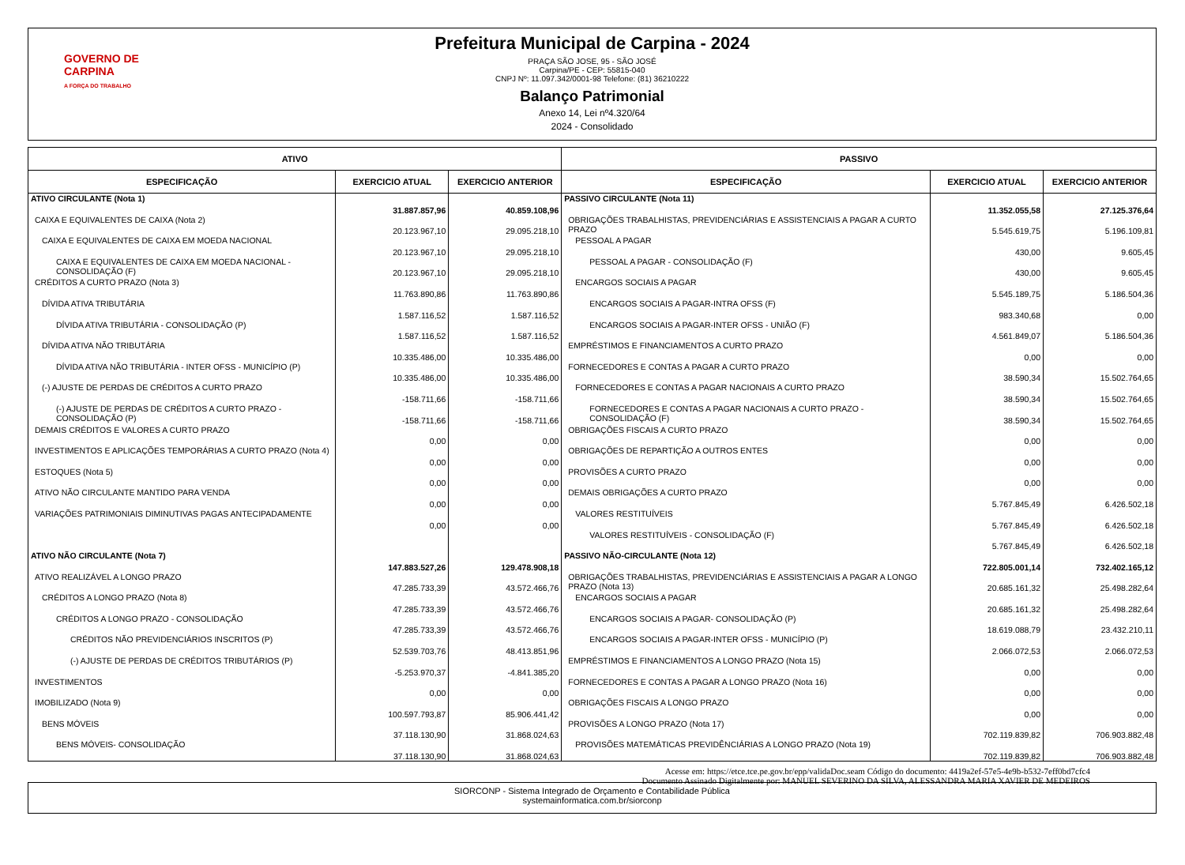GOVERNO DE
CARPINA
A FORÇA DO TRABALHO
Prefeitura Municipal de Carpina - 2024
PRAÇA SÃO JOSE, 95 - SÃO JOSÉ
Carpina/PE - CEP: 55815-040
CNPJ Nº: 11.097.342/0001-98 Telefone: (81) 36210222
Balanço Patrimonial
Anexo 14, Lei nº4.320/64
2024 - Consolidado
| ATIVO | | | PASSIVO | | |
| --- | --- | --- | --- | --- | --- |
| ESPECIFICAÇÃO | EXERCICIO ATUAL | EXERCICIO ANTERIOR | ESPECIFICAÇÃO | EXERCICIO ATUAL | EXERCICIO ANTERIOR |
| ATIVO CIRCULANTE (Nota 1) | 31.887.857,96 | 40.859.108,96 | PASSIVO CIRCULANTE (Nota 11) | 11.352.055,58 | 27.125.376,64 |
| CAIXA E EQUIVALENTES DE CAIXA (Nota 2) | 20.123.967,10 | 29.095.218,10 | OBRIGAÇÕES TRABALHISTAS, PREVIDENCIÁRIAS E ASSISTENCIAIS A PAGAR A CURTO PRAZO | 5.545.619,75 | 5.196.109,81 |
| CAIXA E EQUIVALENTES DE CAIXA EM MOEDA NACIONAL | 20.123.967,10 | 29.095.218,10 | PESSOAL A PAGAR | 430,00 | 9.605,45 |
| CAIXA E EQUIVALENTES DE CAIXA EM MOEDA NACIONAL - CONSOLIDAÇÃO (F) | 20.123.967,10 | 29.095.218,10 | PESSOAL A PAGAR - CONSOLIDAÇÃO (F) | 430,00 | 9.605,45 |
| CRÉDITOS A CURTO PRAZO (Nota 3) | 11.763.890,86 | 11.763.890,86 | ENCARGOS SOCIAIS A PAGAR | 5.545.189,75 | 5.186.504,36 |
| DÍVIDA ATIVA TRIBUTÁRIA | 1.587.116,52 | 1.587.116,52 | ENCARGOS SOCIAIS A PAGAR-INTRA OFSS (F) | 983.340,68 | 0,00 |
| DÍVIDA ATIVA TRIBUTÁRIA - CONSOLIDAÇÃO (P) | 1.587.116,52 | 1.587.116,52 | ENCARGOS SOCIAIS A PAGAR-INTER OFSS - UNIÃO (F) | 4.561.849,07 | 5.186.504,36 |
| DÍVIDA ATIVA NÃO TRIBUTÁRIA | 10.335.486,00 | 10.335.486,00 | EMPRÉSTIMOS E FINANCIAMENTOS A CURTO PRAZO | 0,00 | 0,00 |
| DÍVIDA ATIVA NÃO TRIBUTÁRIA - INTER OFSS - MUNICÍPIO (P) | 10.335.486,00 | 10.335.486,00 | FORNECEDORES E CONTAS A PAGAR A CURTO PRAZO | 38.590,34 | 15.502.764,65 |
| (-) AJUSTE DE PERDAS DE CRÉDITOS A CURTO PRAZO | -158.711,66 | -158.711,66 | FORNECEDORES E CONTAS A PAGAR NACIONAIS A CURTO PRAZO | 38.590,34 | 15.502.764,65 |
| (-) AJUSTE DE PERDAS DE CRÉDITOS A CURTO PRAZO - CONSOLIDAÇÃO (P) | -158.711,66 | -158.711,66 | FORNECEDORES E CONTAS A PAGAR NACIONAIS A CURTO PRAZO - CONSOLIDAÇÃO (F) | 38.590,34 | 15.502.764,65 |
| DEMAIS CRÉDITOS E VALORES A CURTO PRAZO | 0,00 | 0,00 | OBRIGAÇÕES FISCAIS A CURTO PRAZO | 0,00 | 0,00 |
| INVESTIMENTOS E APLICAÇÕES TEMPORÁRIAS A CURTO PRAZO (Nota 4) | 0,00 | 0,00 | OBRIGAÇÕES DE REPARTIÇÃO A OUTROS ENTES | 0,00 | 0,00 |
| ESTOQUES (Nota 5) | 0,00 | 0,00 | PROVISÕES A CURTO PRAZO | 0,00 | 0,00 |
| ATIVO NÃO CIRCULANTE MANTIDO PARA VENDA | 0,00 | 0,00 | DEMAIS OBRIGAÇÕES A CURTO PRAZO | 5.767.845,49 | 6.426.502,18 |
| VARIAÇÕES PATRIMONIAIS DIMINUTIVAS PAGAS ANTECIPADAMENTE | 0,00 | 0,00 | VALORES RESTITUÍVEIS | 5.767.845,49 | 6.426.502,18 |
| | | | VALORES RESTITUÍVEIS - CONSOLIDAÇÃO (F) | 5.767.845,49 | 6.426.502,18 |
| ATIVO NÃO CIRCULANTE (Nota 7) | 147.883.527,26 | 129.478.908,18 | PASSIVO NÃO-CIRCULANTE (Nota 12) | 722.805.001,14 | 732.402.165,12 |
| ATIVO REALIZÁVEL A LONGO PRAZO | 47.285.733,39 | 43.572.466,76 | OBRIGAÇÕES TRABALHISTAS, PREVIDENCIÁRIAS E ASSISTENCIAIS A PAGAR A LONGO PRAZO (Nota 13) | 20.685.161,32 | 25.498.282,64 |
| CRÉDITOS A LONGO PRAZO (Nota 8) | 47.285.733,39 | 43.572.466,76 | ENCARGOS SOCIAIS A PAGAR | 20.685.161,32 | 25.498.282,64 |
| CRÉDITOS A LONGO PRAZO - CONSOLIDAÇÃO | 47.285.733,39 | 43.572.466,76 | ENCARGOS SOCIAIS A PAGAR- CONSOLIDAÇÃO (P) | 18.619.088,79 | 23.432.210,11 |
| CRÉDITOS NÃO PREVIDENCIÁRIOS INSCRITOS (P) | 52.539.703,76 | 48.413.851,96 | ENCARGOS SOCIAIS A PAGAR-INTER OFSS - MUNICÍPIO (P) | 2.066.072,53 | 2.066.072,53 |
| (-) AJUSTE DE PERDAS DE CRÉDITOS TRIBUTÁRIOS (P) | -5.253.970,37 | -4.841.385,20 | EMPRÉSTIMOS E FINANCIAMENTOS A LONGO PRAZO (Nota 15) | 0,00 | 0,00 |
| INVESTIMENTOS | 0,00 | 0,00 | FORNECEDORES E CONTAS A PAGAR A LONGO PRAZO (Nota 16) | 0,00 | 0,00 |
| IMOBILIZADO (Nota 9) | 100.597.793,87 | 85.906.441,42 | OBRIGAÇÕES FISCAIS A LONGO PRAZO | 0,00 | 0,00 |
| BENS MÓVEIS | 37.118.130,90 | 31.868.024,63 | PROVISÕES A LONGO PRAZO (Nota 17) | 702.119.839,82 | 706.903.882,48 |
| BENS MÓVEIS- CONSOLIDAÇÃO | 37.118.130,90 | 31.868.024,63 | PROVISÕES MATEMÁTICAS PREVIDÊNCIÁRIAS A LONGO PRAZO (Nota 19) | 702.119.839,82 | 706.903.882,48 |
SIORCONP - Sistema Integrado de Orçamento e Contabilidade Pública
systemainformatica.com.br/siorconp
Acesse em: https://etce.tce.pe.gov.br/epp/validaDoc.seam Código do documento: 4419a2ef-57e5-4e9b-b532-7eff0bd7cfc4
Documento Assinado Digitalmente por: MANUEL SEVERINO DA SILVA, ALESSANDRA MARIA XAVIER DE MEDEIROS